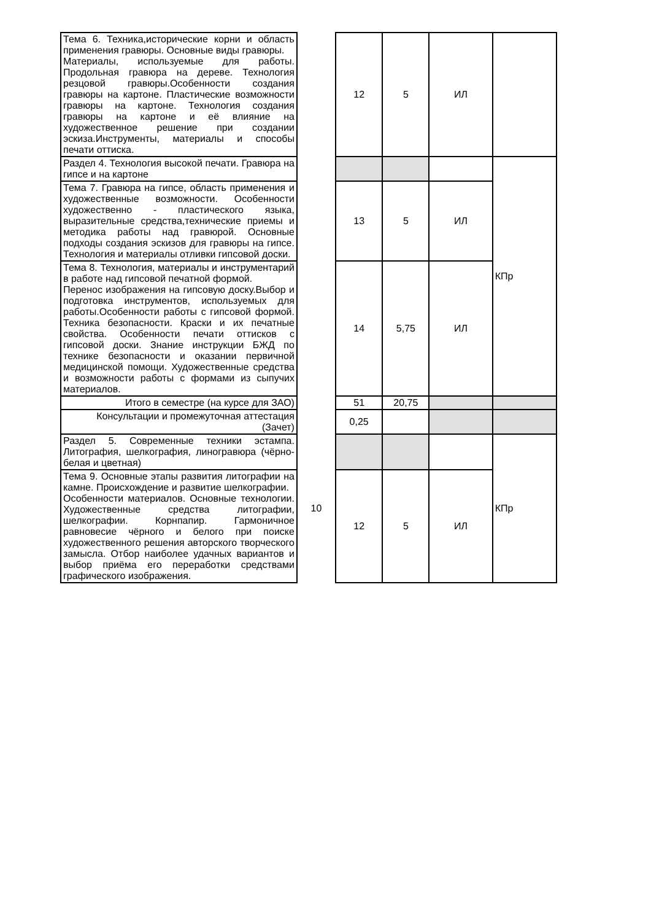| Тема 6. Техника,исторические корни и область применения гравюры. Основные виды гравюры. Материалы, используемые для работы. Продольная гравюра на дереве. Технология резцовой гравюры.Особенности создания гравюры на картоне. Пластические возможности гравюры на картоне. Технология создания гравюры на картоне и её влияние на художественное решение при создании эскиза.Инструменты, материалы и способы печати оттиска. | | 12 | 5 | ИЛ | |
| Раздел 4. Технология высокой печати. Гравюра на гипсе и на картоне | | | | | КПр |
| Тема 7. Гравюра на гипсе, область применения и художественные возможности. Особенности художественно - пластического языка, выразительные средства,технические приемы и методика работы над гравюрой. Основные подходы создания эскизов для гравюры на гипсе. Технология и материалы отливки гипсовой доски. | | 13 | 5 | ИЛ | |
| Тема 8. Технология, материалы и инструментарий в работе над гипсовой печатной формой. Перенос изображения на гипсовую доску.Выбор и подготовка инструментов, используемых для работы.Особенности работы с гипсовой формой. Техника безопасности. Краски и их печатные свойства. Особенности печати оттисков с гипсовой доски. Знание инструкции БЖД по технике безопасности и оказании первичной медицинской помощи. Художественные средства и возможности работы с формами из сыпучих материалов. | | 14 | 5,75 | ИЛ | |
| Итого в семестре (на курсе для ЗАО) | | 51 | 20,75 | | |
| Консультации и промежуточная аттестация (Зачет) | | 0,25 | | | |
| Раздел 5. Современные техники эстампа. Литография, шелкография, линогравюра (чёрно-белая и цветная) | 10 | | | | КПр |
| Тема 9. Основные этапы развития литографии на камне. Происхождение и развитие шелкографии. Особенности материалов. Основные технологии. Художественные средства литографии, шелкографии. Корнпапир. Гармоничное равновесие чёрного и белого при поиске художественного решения авторского творческого замысла. Отбор наиболее удачных вариантов и выбор приёма его переработки средствами графического изображения. | | 12 | 5 | ИЛ | |